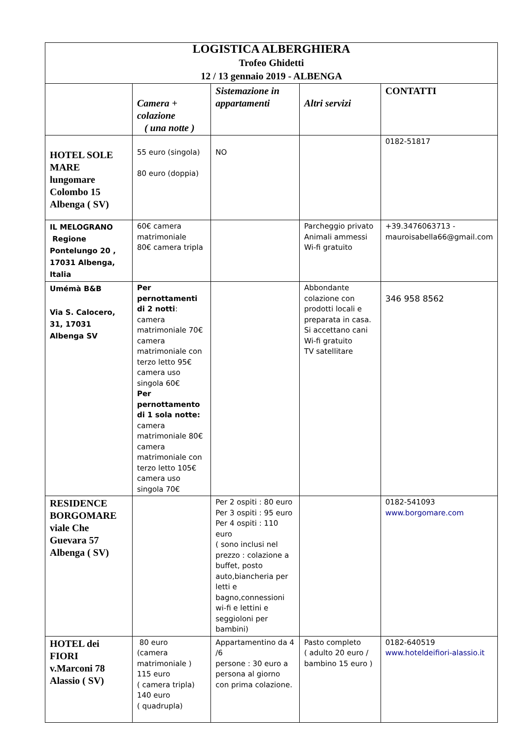| LOGISTICA ALBERGHIERA Trofeo Ghidetti 12 / 13 gennaio 2019 - ALBENGA | | | | |
| | Camera + colazione ( una notte ) | Sistemazione in appartamenti | Altri servizi | CONTATTI |
| HOTEL SOLE MARE lungomare Colombo 15 Albenga ( SV) | 55 euro (singola) 80 euro (doppia) | NO | | 0182-51817 |
| IL MELOGRANO Regione Pontelungo 20 , 17031 Albenga, Italia | 60€ camera matrimoniale 80€ camera tripla | | Parcheggio privato Animali ammessi Wi-fi gratuito | +39.3476063713 - mauroisabella66@gmail.com |
| Umémà B&B Via S. Calocero, 31, 17031 Albenga SV | Per pernottamenti di 2 notti : camera matrimoniale 70€ camera matrimoniale con terzo letto 95€ camera uso singola 60€ Per pernottamento di 1 sola notte: camera matrimoniale 80€ camera matrimoniale con terzo letto 105€ camera uso singola 70€ | | Abbondante colazione con prodotti locali e preparata in casa. Si accettano cani Wi-fi gratuito TV satellitare | 346 958 8562 |
| RESIDENCE BORGOMARE viale Che Guevara 57 Albenga ( SV) | | Per 2 ospiti : 80 euro Per 3 ospiti : 95 euro Per 4 ospiti : 110 euro ( sono inclusi nel prezzo : colazione a buffet, posto auto,biancheria per letti e bagno,connessioni wi-fi e lettini e seggioloni per bambini) | | 0182-541093 www.borgomare.com |
| HOTEL dei FIORI v.Marconi 78 Alassio ( SV) | 80 euro (camera matrimoniale ) 115 euro ( camera tripla) 140 euro ( quadrupla) | Appartamentino da 4 /6 persone : 30 euro a persona al giorno con prima colazione. | Pasto completo ( adulto 20 euro / bambino 15 euro ) | 0182-640519 www.hoteldeifiori-alassio.it |